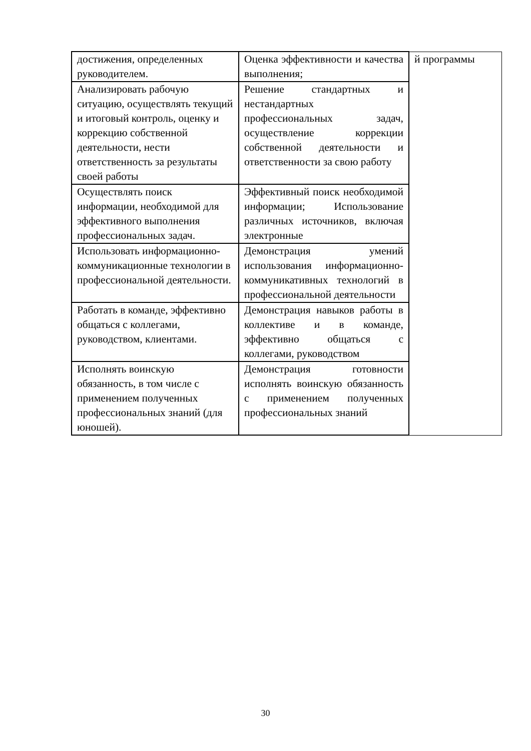| достижения, определенных руководителем. | Оценка эффективности и качества выполнения; | й программы |
| Анализировать рабочую ситуацию, осуществлять текущий и итоговый контроль, оценку и коррекцию собственной деятельности, нести ответственность за результаты своей работы | Решение стандартных и нестандартных профессиональных задач, осуществление коррекции собственной деятельности и ответственности за свою работу | |
| Осуществлять поиск информации, необходимой для эффективного выполнения профессиональных задач. | Эффективный поиск необходимой информации; Использование различных источников, включая электронные | |
| Использовать информационно-коммуникационные технологии в профессиональной деятельности. | Демонстрация умений использования информационно-коммуникативных технологий в профессиональной деятельности | |
| Работать в команде, эффективно общаться с коллегами, руководством, клиентами. | Демонстрация навыков работы в коллективе и в команде, эффективно общаться с коллегами, руководством | |
| Исполнять воинскую обязанность, в том числе с применением полученных профессиональных знаний (для юношей). | Демонстрация готовности исполнять воинскую обязанность с применением полученных профессиональных знаний | |
30